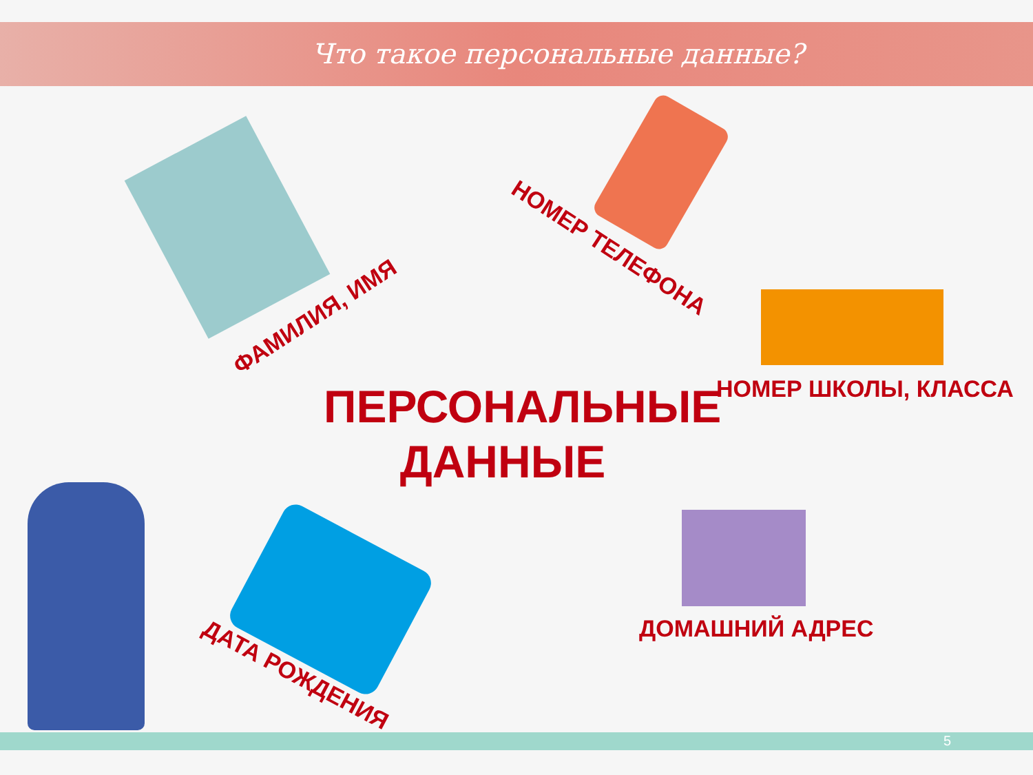Что такое персональные данные?
ПЕРСОНАЛЬНЫЕ
ДАННЫЕ
ФАМИЛИЯ, ИМЯ
НОМЕР ТЕЛЕФОНА
НОМЕР ШКОЛЫ, КЛАССА
ДОМАШНИЙ АДРЕС
ДАТА РОЖДЕНИЯ
5